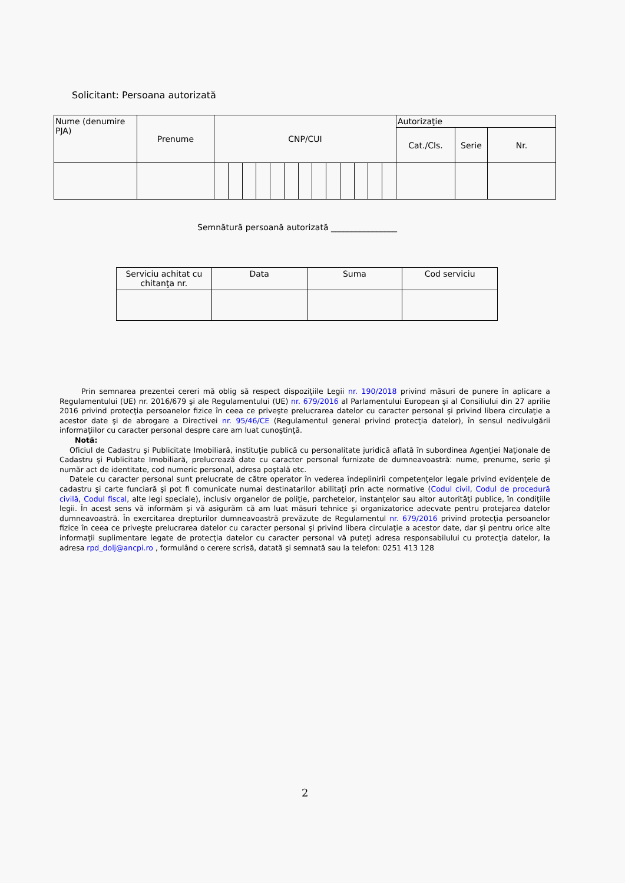Solicitant: Persoana autorizată
| Nume (denumire PJA) | Prenume | CNP/CUI | | | | | | | | | | | | | Autorizaţie | | |
| --- | --- | --- | --- | --- | --- | --- | --- | --- | --- | --- | --- | --- | --- | --- | --- | --- | --- |
| | | | | | | | | | | | | | | | Cat./Cls. | Serie | Nr. |
Semnătură persoană autorizată ________________
| Serviciu achitat cu chitanţa nr. | Data | Suma | Cod serviciu |
| --- | --- | --- | --- |
Prin semnarea prezentei cereri mă oblig să respect dispoziţiile Legii nr. 190/2018 privind măsuri de punere în aplicare a Regulamentului (UE) nr. 2016/679 şi ale Regulamentului (UE) nr. 679/2016 al Parlamentului European şi al Consiliului din 27 aprilie 2016 privind protecţia persoanelor fizice în ceea ce priveşte prelucrarea datelor cu caracter personal şi privind libera circulaţie a acestor date şi de abrogare a Directivei nr. 95/46/CE (Regulamentul general privind protecţia datelor), în sensul nedivulgării informaţiilor cu caracter personal despre care am luat cunoştinţă.
Notă:
Oficiul de Cadastru şi Publicitate Imobiliară, instituţie publică cu personalitate juridică aflată în subordinea Agenţiei Naţionale de Cadastru şi Publicitate Imobiliară, prelucrează date cu caracter personal furnizate de dumneavoastră: nume, prenume, serie şi număr act de identitate, cod numeric personal, adresa poştală etc.
Datele cu caracter personal sunt prelucrate de către operator în vederea îndeplinirii competenţelor legale privind evidenţele de cadastru şi carte funciară şi pot fi comunicate numai destinatarilor abilitaţi prin acte normative (Codul civil, Codul de procedură civilă, Codul fiscal, alte legi speciale), inclusiv organelor de poliţie, parchetelor, instanţelor sau altor autorităţi publice, în condiţiile legii. În acest sens vă informăm şi vă asigurăm că am luat măsuri tehnice şi organizatorice adecvate pentru protejarea datelor dumneavoastră. În exercitarea drepturilor dumneavoastră prevăzute de Regulamentul nr. 679/2016 privind protecţia persoanelor fizice în ceea ce priveşte prelucrarea datelor cu caracter personal şi privind libera circulaţie a acestor date, dar şi pentru orice alte informaţii suplimentare legate de protecţia datelor cu caracter personal vă puteţi adresa responsabilului cu protecţia datelor, la adresa rpd_dolj@ancpi.ro , formulând o cerere scrisă, datată şi semnată sau la telefon: 0251 413 128
2